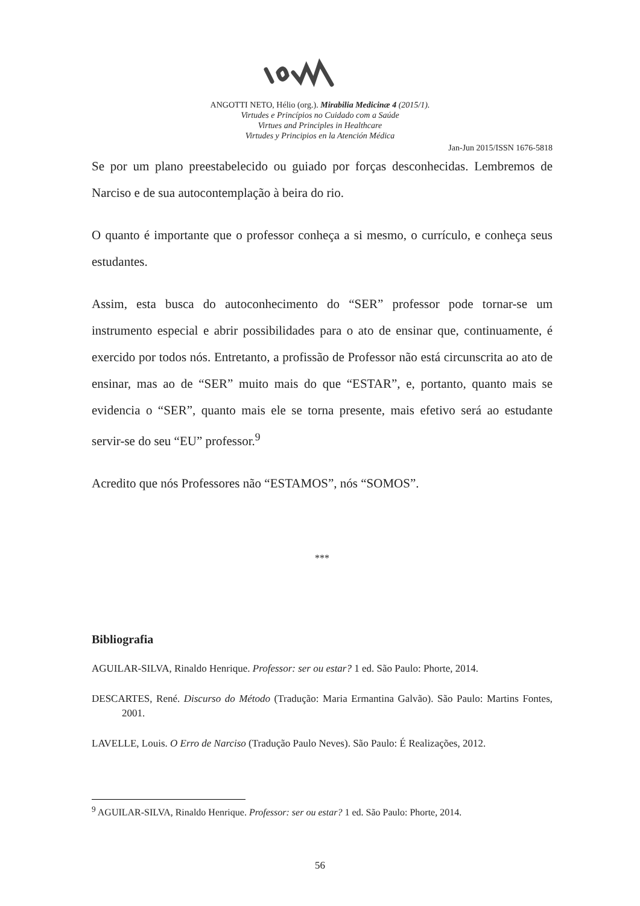ANGOTTI NETO, Hélio (org.). Mirabilia Medicinæ 4 (2015/1).
Virtudes e Princípios no Cuidado com a Saúde
Virtues and Principles in Healthcare
Virtudes y Principios en la Atención Médica
Jan-Jun 2015/ISSN 1676-5818
Se por um plano preestabelecido ou guiado por forças desconhecidas. Lembremos de Narciso e de sua autocontemplação à beira do rio.
O quanto é importante que o professor conheça a si mesmo, o currículo, e conheça seus estudantes.
Assim, esta busca do autoconhecimento do “SER” professor pode tornar-se um instrumento especial e abrir possibilidades para o ato de ensinar que, continuamente, é exercido por todos nós. Entretanto, a profissão de Professor não está circunscrita ao ato de ensinar, mas ao de “SER” muito mais do que “ESTAR”, e, portanto, quanto mais se evidencia o “SER”, quanto mais ele se torna presente, mais efetivo será ao estudante servir-se do seu “EU” professor.<sup>9</sup>
Acredito que nós Professores não “ESTAMOS”, nós “SOMOS”.
***
Bibliografia
AGUILAR-SILVA, Rinaldo Henrique. Professor: ser ou estar? 1 ed. São Paulo: Phorte, 2014.
DESCARTES, René. Discurso do Método (Tradução: Maria Ermantina Galvão). São Paulo: Martins Fontes, 2001.
LAVELLE, Louis. O Erro de Narciso (Tradução Paulo Neves). São Paulo: É Realizações, 2012.
<sup>9</sup> AGUILAR-SILVA, Rinaldo Henrique. Professor: ser ou estar? 1 ed. São Paulo: Phorte, 2014.
56